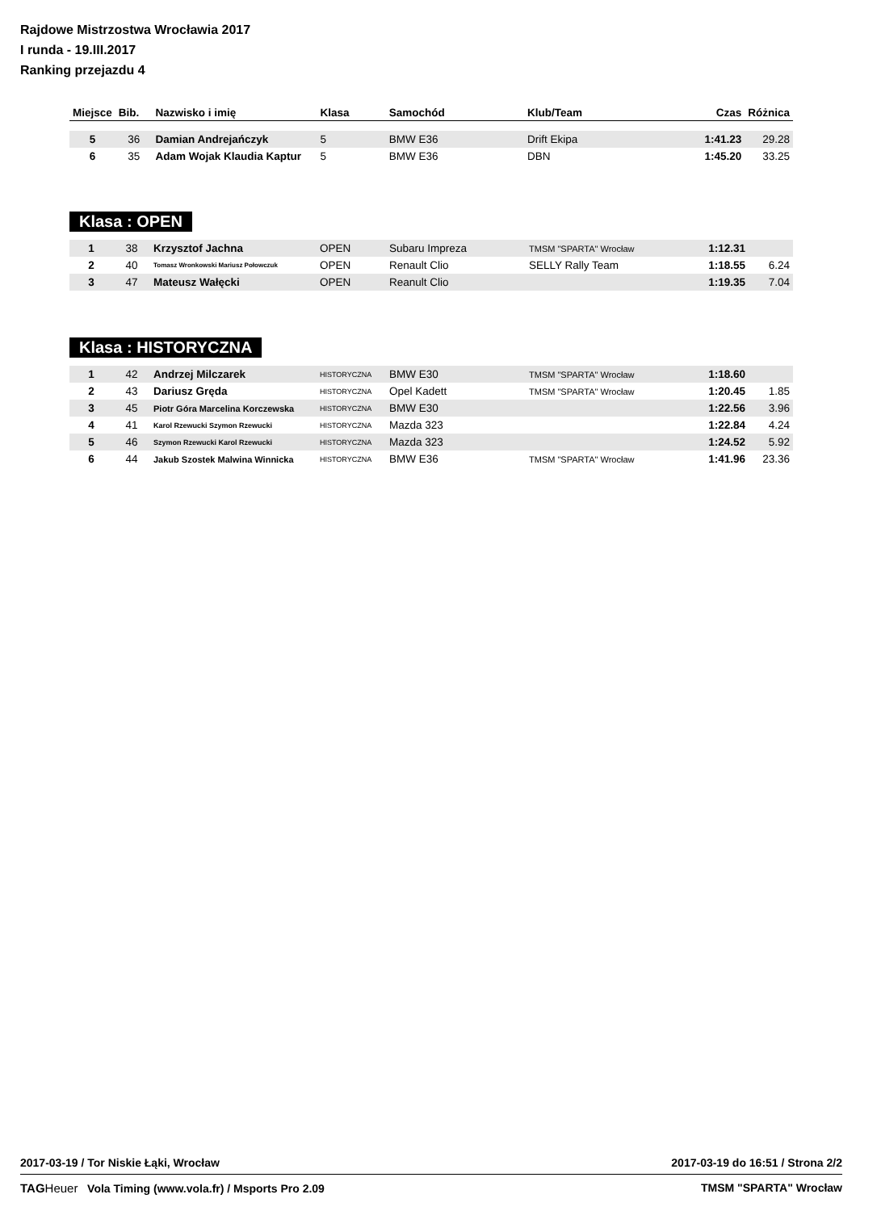Rajdowe Mistrzostwa Wrocławia 2017
I runda - 19.III.2017
Ranking przejazdu 4
| Miejsce | Bib. | Nazwisko i imię | Klasa | Samochód | Klub/Team | Czas | Różnica |
| --- | --- | --- | --- | --- | --- | --- | --- |
| 5 | 36 | Damian Andrejańczyk | 5 | BMW E36 | Drift Ekipa | 1:41.23 | 29.28 |
| 6 | 35 | Adam Wojak Klaudia Kaptur | 5 | BMW E36 | DBN | 1:45.20 | 33.25 |
Klasa : OPEN
| 1 | 38 | Krzysztof Jachna | OPEN | Subaru Impreza | TMSM "SPARTA" Wrocław | 1:12.31 | |
| 2 | 40 | Tomasz Wronkowski Mariusz Połowczuk | OPEN | Renault Clio | SELLY Rally Team | 1:18.55 | 6.24 |
| 3 | 47 | Mateusz Wałęcki | OPEN | Reanult Clio | | 1:19.35 | 7.04 |
Klasa : HISTORYCZNA
| 1 | 42 | Andrzej Milczarek | HISTORYCZNA | BMW E30 | TMSM "SPARTA" Wrocław | 1:18.60 | |
| 2 | 43 | Dariusz Gręda | HISTORYCZNA | Opel Kadett | TMSM "SPARTA" Wrocław | 1:20.45 | 1.85 |
| 3 | 45 | Piotr Góra Marcelina Korczewska | HISTORYCZNA | BMW E30 | | 1:22.56 | 3.96 |
| 4 | 41 | Karol Rzewucki Szymon Rzewucki | HISTORYCZNA | Mazda 323 | | 1:22.84 | 4.24 |
| 5 | 46 | Szymon Rzewucki Karol Rzewucki | HISTORYCZNA | Mazda 323 | | 1:24.52 | 5.92 |
| 6 | 44 | Jakub Szostek Malwina Winnicka | HISTORYCZNA | BMW E36 | TMSM "SPARTA" Wrocław | 1:41.96 | 23.36 |
2017-03-19 / Tor Niskie Łąki, Wrocław 2017-03-19 do 16:51 / Strona 2/2
TAGHeuer Vola Timing (www.vola.fr) / Msports Pro 2.09 TMSM "SPARTA" Wrocław